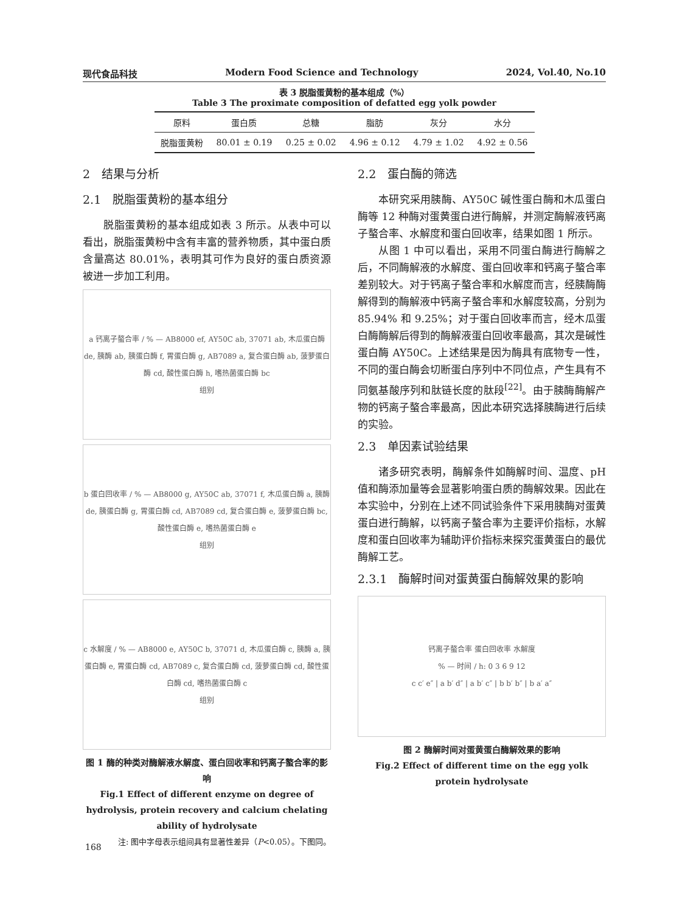现代食品科技 Modern Food Science and Technology 2024, Vol.40, No.10
表 3 脱脂蛋黄粉的基本组成（%）
Table 3 The proximate composition of defatted egg yolk powder
| 原料 | 蛋白质 | 总糖 | 脂肪 | 灰分 | 水分 |
| --- | --- | --- | --- | --- | --- |
| 脱脂蛋黄粉 | 80.01 ± 0.19 | 0.25 ± 0.02 | 4.96 ± 0.12 | 4.79 ± 1.02 | 4.92 ± 0.56 |
2　结果与分析
2.1　脱脂蛋黄粉的基本组分
脱脂蛋黄粉的基本组成如表 3 所示。从表中可以看出，脱脂蛋黄粉中含有丰富的营养物质，其中蛋白质含量高达 80.01%，表明其可作为良好的蛋白质资源被进一步加工利用。
a 钙离子螯合率 / % — AB8000 ef, AY50C ab, 37071 ab, 木瓜蛋白酶 de, 胰酶 ab, 胰蛋白酶 f, 胃蛋白酶 g, AB7089 a, 复合蛋白酶 ab, 菠萝蛋白酶 cd, 酸性蛋白酶 h, 嗜热菌蛋白酶 bc
组别
b 蛋白回收率 / % — AB8000 g, AY50C ab, 37071 f, 木瓜蛋白酶 a, 胰酶 de, 胰蛋白酶 g, 胃蛋白酶 cd, AB7089 cd, 复合蛋白酶 e, 菠萝蛋白酶 bc, 酸性蛋白酶 e, 嗜热菌蛋白酶 e
组别
c 水解度 / % — AB8000 e, AY50C b, 37071 d, 木瓜蛋白酶 c, 胰酶 a, 胰蛋白酶 e, 胃蛋白酶 cd, AB7089 c, 复合蛋白酶 cd, 菠萝蛋白酶 cd, 酸性蛋白酶 cd, 嗜热菌蛋白酶 c
组别
图 1 酶的种类对酶解液水解度、蛋白回收率和钙离子螯合率的影响
Fig.1 Effect of different enzyme on degree of hydrolysis, protein recovery and calcium chelating ability of hydrolysate
注: 图中字母表示组间具有显著性差异（P<0.05）。下图同。
2.2　蛋白酶的筛选
本研究采用胰酶、AY50C 碱性蛋白酶和木瓜蛋白酶等 12 种酶对蛋黄蛋白进行酶解，并测定酶解液钙离子螯合率、水解度和蛋白回收率，结果如图 1 所示。
从图 1 中可以看出，采用不同蛋白酶进行酶解之后，不同酶解液的水解度、蛋白回收率和钙离子螯合率差别较大。对于钙离子螯合率和水解度而言，经胰酶酶解得到的酶解液中钙离子螯合率和水解度较高，分别为 85.94% 和 9.25%；对于蛋白回收率而言，经木瓜蛋白酶酶解后得到的酶解液蛋白回收率最高，其次是碱性蛋白酶 AY50C。上述结果是因为酶具有底物专一性，不同的蛋白酶会切断蛋白序列中不同位点，产生具有不同氨基酸序列和肽链长度的肽段<sup>[22]</sup>。由于胰酶酶解产物的钙离子螯合率最高，因此本研究选择胰酶进行后续的实验。
2.3　单因素试验结果
诸多研究表明，酶解条件如酶解时间、温度、pH 值和酶添加量等会显著影响蛋白质的酶解效果。因此在本实验中，分别在上述不同试验条件下采用胰酶对蛋黄蛋白进行酶解，以钙离子螯合率为主要评价指标，水解度和蛋白回收率为辅助评价指标来探究蛋黄蛋白的最优酶解工艺。
2.3.1　酶解时间对蛋黄蛋白酶解效果的影响
钙离子螯合率 蛋白回收率 水解度
% — 时间 / h: 0 3 6 9 12
c c′ e″ | a b′ d″ | a b′ c″ | b b′ b″ | b a′ a″
图 2 酶解时间对蛋黄蛋白酶解效果的影响
Fig.2 Effect of different time on the egg yolk protein hydrolysate
168